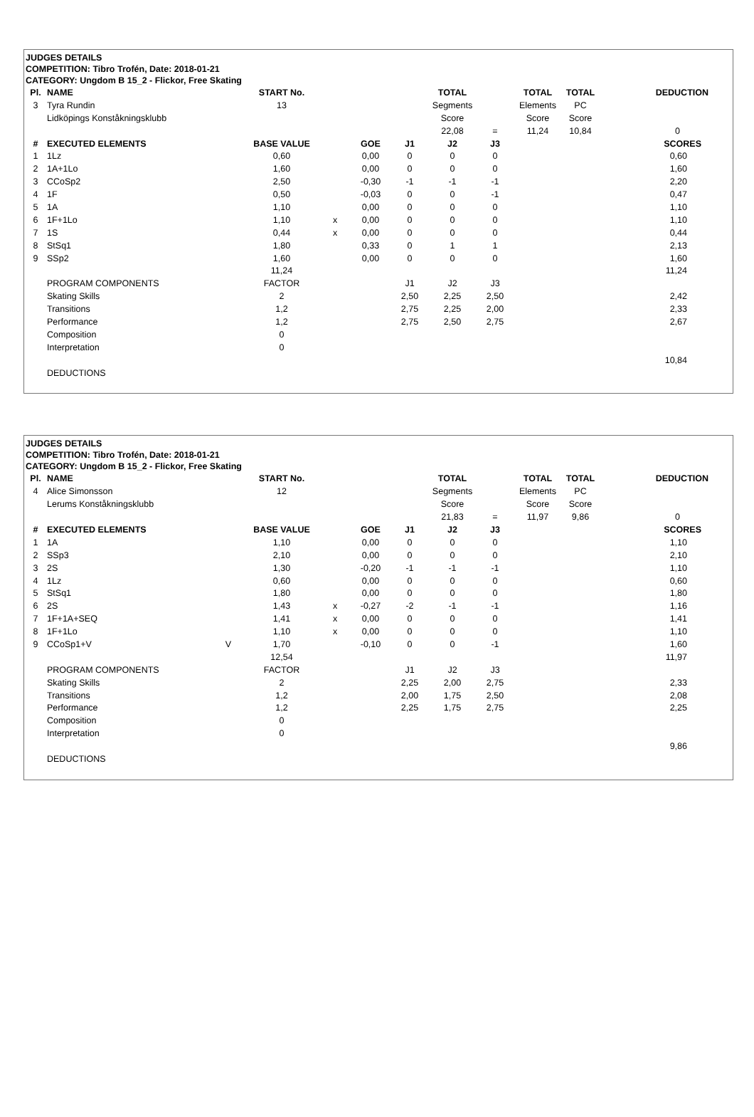JUDGES DETAILS
COMPETITION: Tibro Trofén, Date: 2018-01-21
CATEGORY: Ungdom B 15_2 - Flickor, Free Skating
| Pl. | NAME | | START No. | | | | TOTAL | | TOTAL | TOTAL | DEDUCTION | |
| --- | --- | --- | --- | --- | --- | --- | --- | --- | --- | --- | --- | --- |
| 3 | Tyra Rundin | | 13 | | | | Segments | | Elements | PC | | |
| | Lidköpings Konståkningsklubb | | | | | | Score | | Score | Score | | |
| | | | | | | | 22,08 | = | 11,24 | 10,84 | 0 | |
| # | EXECUTED ELEMENTS | | BASE VALUE | | GOE | J1 | J2 | J3 | | | SCORES | |
| 1 | 1Lz | | 0,60 | | 0,00 | 0 | 0 | 0 | | | 0,60 | |
| 2 | 1A+1Lo | | 1,60 | | 0,00 | 0 | 0 | 0 | | | 1,60 | |
| 3 | CCoSp2 | | 2,50 | | -0,30 | -1 | -1 | -1 | | | 2,20 | |
| 4 | 1F | | 0,50 | | -0,03 | 0 | 0 | -1 | | | 0,47 | |
| 5 | 1A | | 1,10 | | 0,00 | 0 | 0 | 0 | | | 1,10 | |
| 6 | 1F+1Lo | | 1,10 | x | 0,00 | 0 | 0 | 0 | | | 1,10 | |
| 7 | 1S | | 0,44 | x | 0,00 | 0 | 0 | 0 | | | 0,44 | |
| 8 | StSq1 | | 1,80 | | 0,33 | 0 | 1 | 1 | | | 2,13 | |
| 9 | SSp2 | | 1,60 | | 0,00 | 0 | 0 | 0 | | | 1,60 | |
| | | | 11,24 | | | | | | | | 11,24 | |
| | PROGRAM COMPONENTS | | FACTOR | | | J1 | J2 | J3 | | | | |
| | Skating Skills | | 2 | | | 2,50 | 2,25 | 2,50 | | | 2,42 | |
| | Transitions | | 1,2 | | | 2,75 | 2,25 | 2,00 | | | 2,33 | |
| | Performance | | 1,2 | | | 2,75 | 2,50 | 2,75 | | | 2,67 | |
| | Composition | | 0 | | | | | | | | | |
| | Interpretation | | 0 | | | | | | | | | |
| | | | | | | | | | | | 10,84 | |
| | DEDUCTIONS | | | | | | | | | | | |
JUDGES DETAILS
COMPETITION: Tibro Trofén, Date: 2018-01-21
CATEGORY: Ungdom B 15_2 - Flickor, Free Skating
| Pl. | NAME | | START No. | | | | TOTAL | | TOTAL | TOTAL | DEDUCTION | |
| --- | --- | --- | --- | --- | --- | --- | --- | --- | --- | --- | --- | --- |
| 4 | Alice Simonsson | | 12 | | | | Segments | | Elements | PC | | |
| | Lerums Konståkningsklubb | | | | | | Score | | Score | Score | | |
| | | | | | | | 21,83 | = | 11,97 | 9,86 | 0 | |
| # | EXECUTED ELEMENTS | | BASE VALUE | | GOE | J1 | J2 | J3 | | | SCORES | |
| 1 | 1A | | 1,10 | | 0,00 | 0 | 0 | 0 | | | 1,10 | |
| 2 | SSp3 | | 2,10 | | 0,00 | 0 | 0 | 0 | | | 2,10 | |
| 3 | 2S | | 1,30 | | -0,20 | -1 | -1 | -1 | | | 1,10 | |
| 4 | 1Lz | | 0,60 | | 0,00 | 0 | 0 | 0 | | | 0,60 | |
| 5 | StSq1 | | 1,80 | | 0,00 | 0 | 0 | 0 | | | 1,80 | |
| 6 | 2S | | 1,43 | x | -0,27 | -2 | -1 | -1 | | | 1,16 | |
| 7 | 1F+1A+SEQ | | 1,41 | x | 0,00 | 0 | 0 | 0 | | | 1,41 | |
| 8 | 1F+1Lo | | 1,10 | x | 0,00 | 0 | 0 | 0 | | | 1,10 | |
| 9 | CCoSp1+V | V | 1,70 | | -0,10 | 0 | 0 | -1 | | | 1,60 | |
| | | | 12,54 | | | | | | | | 11,97 | |
| | PROGRAM COMPONENTS | | FACTOR | | | J1 | J2 | J3 | | | | |
| | Skating Skills | | 2 | | | 2,25 | 2,00 | 2,75 | | | 2,33 | |
| | Transitions | | 1,2 | | | 2,00 | 1,75 | 2,50 | | | 2,08 | |
| | Performance | | 1,2 | | | 2,25 | 1,75 | 2,75 | | | 2,25 | |
| | Composition | | 0 | | | | | | | | | |
| | Interpretation | | 0 | | | | | | | | | |
| | | | | | | | | | | | 9,86 | |
| | DEDUCTIONS | | | | | | | | | | | |